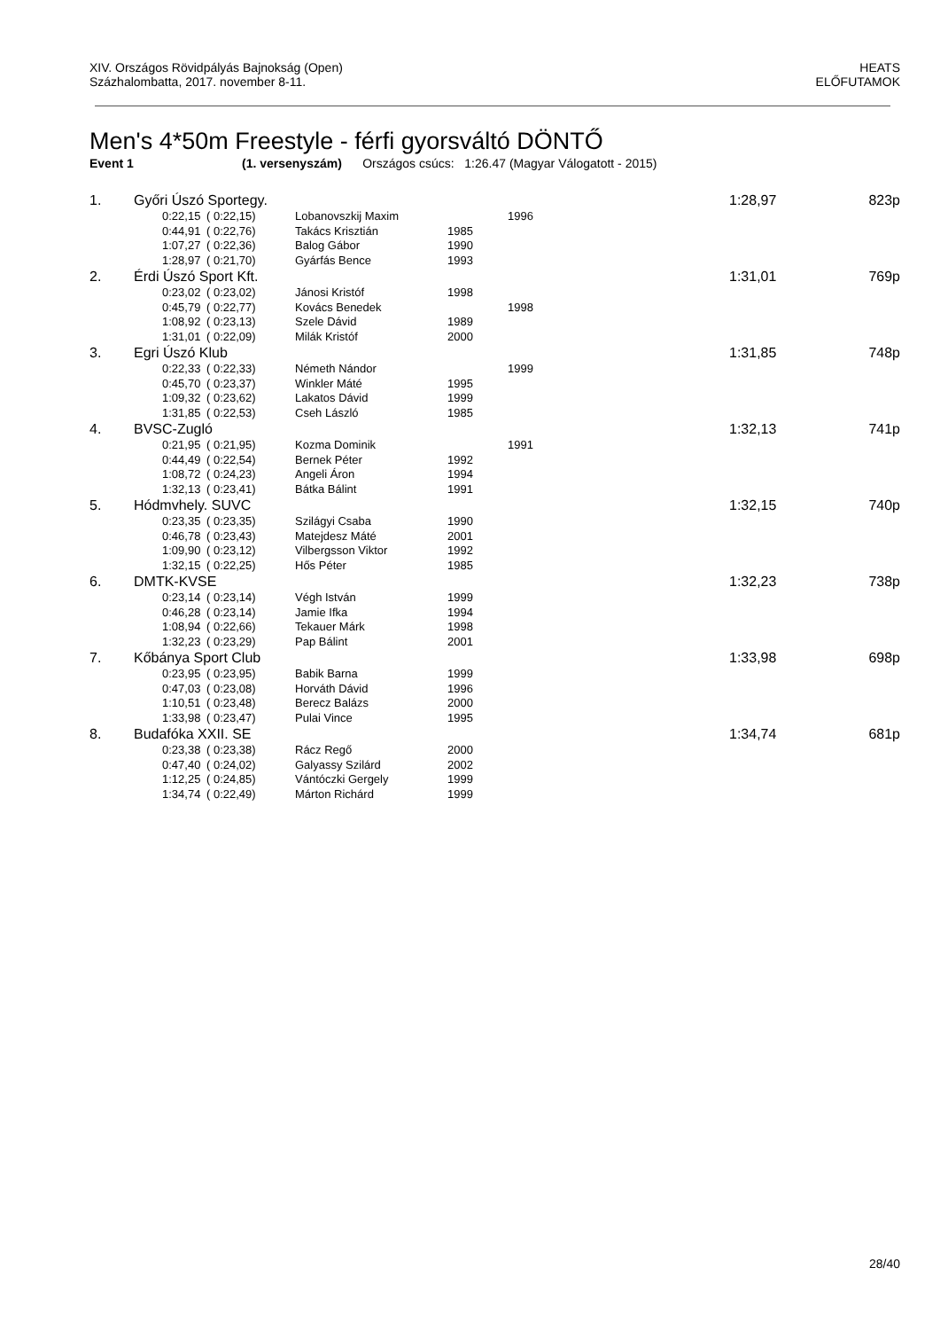XIV. Országos Rövidpályás Bajnokság (Open)
Százhalombatta, 2017. november 8-11.
HEATS
ELŐFUTAMOK
Men's 4*50m Freestyle - férfi gyorsváltó DÖNTŐ
Event 1 (1. versenyszám) Országos csúcs: 1:26.47 (Magyar Válogatott - 2015)
| 1. | Győri Úszó Sportegy. | | | | | 1:28,97 | 823p |
| | 0:22,15 | ( 0:22,15) | Lobanovszkij Maxim | | 1996 | | |
| | 0:44,91 | ( 0:22,76) | Takács Krisztián | 1985 | | | |
| | 1:07,27 | ( 0:22,36) | Balog Gábor | 1990 | | | |
| | 1:28,97 | ( 0:21,70) | Gyárfás Bence | 1993 | | | |
| 2. | Érdi Úszó Sport Kft. | | | | | 1:31,01 | 769p |
| | 0:23,02 | ( 0:23,02) | Jánosi Kristóf | 1998 | | | |
| | 0:45,79 | ( 0:22,77) | Kovács Benedek | | 1998 | | |
| | 1:08,92 | ( 0:23,13) | Szele Dávid | 1989 | | | |
| | 1:31,01 | ( 0:22,09) | Milák Kristóf | 2000 | | | |
| 3. | Egri Úszó Klub | | | | | 1:31,85 | 748p |
| | 0:22,33 | ( 0:22,33) | Németh Nándor | | 1999 | | |
| | 0:45,70 | ( 0:23,37) | Winkler Máté | 1995 | | | |
| | 1:09,32 | ( 0:23,62) | Lakatos Dávid | 1999 | | | |
| | 1:31,85 | ( 0:22,53) | Cseh László | 1985 | | | |
| 4. | BVSC-Zugló | | | | | 1:32,13 | 741p |
| | 0:21,95 | ( 0:21,95) | Kozma Dominik | | 1991 | | |
| | 0:44,49 | ( 0:22,54) | Bernek Péter | 1992 | | | |
| | 1:08,72 | ( 0:24,23) | Angeli Áron | 1994 | | | |
| | 1:32,13 | ( 0:23,41) | Bátka Bálint | 1991 | | | |
| 5. | Hódmvhely. SUVC | | | | | 1:32,15 | 740p |
| | 0:23,35 | ( 0:23,35) | Szilágyi Csaba | 1990 | | | |
| | 0:46,78 | ( 0:23,43) | Matejdesz Máté | 2001 | | | |
| | 1:09,90 | ( 0:23,12) | Vilbergsson Viktor | 1992 | | | |
| | 1:32,15 | ( 0:22,25) | Hős Péter | 1985 | | | |
| 6. | DMTK-KVSE | | | | | 1:32,23 | 738p |
| | 0:23,14 | ( 0:23,14) | Végh István | 1999 | | | |
| | 0:46,28 | ( 0:23,14) | Jamie Ifka | 1994 | | | |
| | 1:08,94 | ( 0:22,66) | Tekauer Márk | 1998 | | | |
| | 1:32,23 | ( 0:23,29) | Pap Bálint | 2001 | | | |
| 7. | Kőbánya Sport Club | | | | | 1:33,98 | 698p |
| | 0:23,95 | ( 0:23,95) | Babik Barna | 1999 | | | |
| | 0:47,03 | ( 0:23,08) | Horváth Dávid | 1996 | | | |
| | 1:10,51 | ( 0:23,48) | Berecz Balázs | 2000 | | | |
| | 1:33,98 | ( 0:23,47) | Pulai Vince | 1995 | | | |
| 8. | Budafóka XXII. SE | | | | | 1:34,74 | 681p |
| | 0:23,38 | ( 0:23,38) | Rácz Regő | 2000 | | | |
| | 0:47,40 | ( 0:24,02) | Galyassy Szilárd | 2002 | | | |
| | 1:12,25 | ( 0:24,85) | Vántóczki Gergely | 1999 | | | |
| | 1:34,74 | ( 0:22,49) | Márton Richárd | 1999 | | | |
28/40